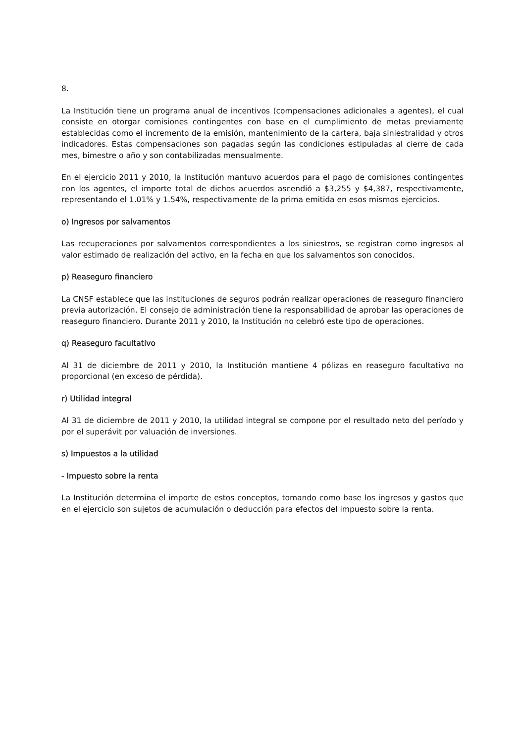8.
La Institución tiene un programa anual de incentivos (compensaciones adicionales a agentes), el cual consiste en otorgar comisiones contingentes con base en el cumplimiento de metas previamente establecidas como el incremento de la emisión, mantenimiento de la cartera, baja siniestralidad y otros indicadores. Estas compensaciones son pagadas según las condiciones estipuladas al cierre de cada mes, bimestre o año y son contabilizadas mensualmente.
En el ejercicio 2011 y 2010, la Institución mantuvo acuerdos para el pago de comisiones contingentes con los agentes, el importe total de dichos acuerdos ascendió a $3,255 y $4,387, respectivamente, representando el 1.01% y 1.54%, respectivamente de la prima emitida en esos mismos ejercicios.
o) Ingresos por salvamentos
Las recuperaciones por salvamentos correspondientes a los siniestros, se registran como ingresos al valor estimado de realización del activo, en la fecha en que los salvamentos son conocidos.
p) Reaseguro financiero
La CNSF establece que las instituciones de seguros podrán realizar operaciones de reaseguro financiero previa autorización. El consejo de administración tiene la responsabilidad de aprobar las operaciones de reaseguro financiero. Durante 2011 y 2010, la Institución no celebró este tipo de operaciones.
q) Reaseguro facultativo
Al 31 de diciembre de 2011 y 2010, la Institución mantiene 4 pólizas en reaseguro facultativo no proporcional (en exceso de pérdida).
r) Utilidad integral
Al 31 de diciembre de 2011 y 2010, la utilidad integral se compone por el resultado neto del período y por el superávit por valuación de inversiones.
s) Impuestos a la utilidad
- Impuesto sobre la renta
La Institución determina el importe de estos conceptos, tomando como base los ingresos y gastos que en el ejercicio son sujetos de acumulación o deducción para efectos del impuesto sobre la renta.